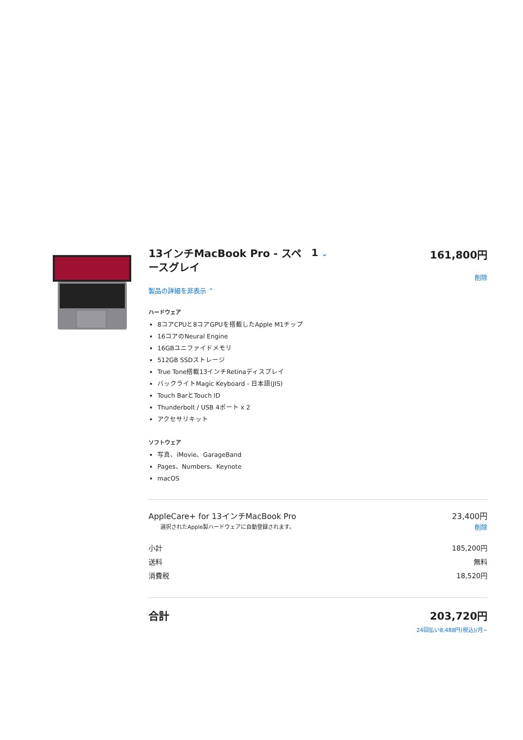13インチMacBook Pro - スペースグレイ
1 ⌄
161,800円
削除
製品の詳細を非表示 ⌃
ハードウェア
8コアCPUと8コアGPUを搭載したApple M1チップ
16コアのNeural Engine
16GBユニファイドメモリ
512GB SSDストレージ
True Tone搭載13インチRetinaディスプレイ
バックライトMagic Keyboard - 日本語(JIS)
Touch BarとTouch ID
Thunderbolt / USB 4ポート x 2
アクセサリキット
ソフトウェア
写真、iMovie、GarageBand
Pages、Numbers、Keynote
macOS
AppleCare+ for 13インチMacBook Pro 23,400円
選択されたApple製ハードウェアに自動登録されます。 削除
小計 185,200円
送料 無料
消費税 18,520円
合計 203,720円
24回払い8,488円(税込)/月~